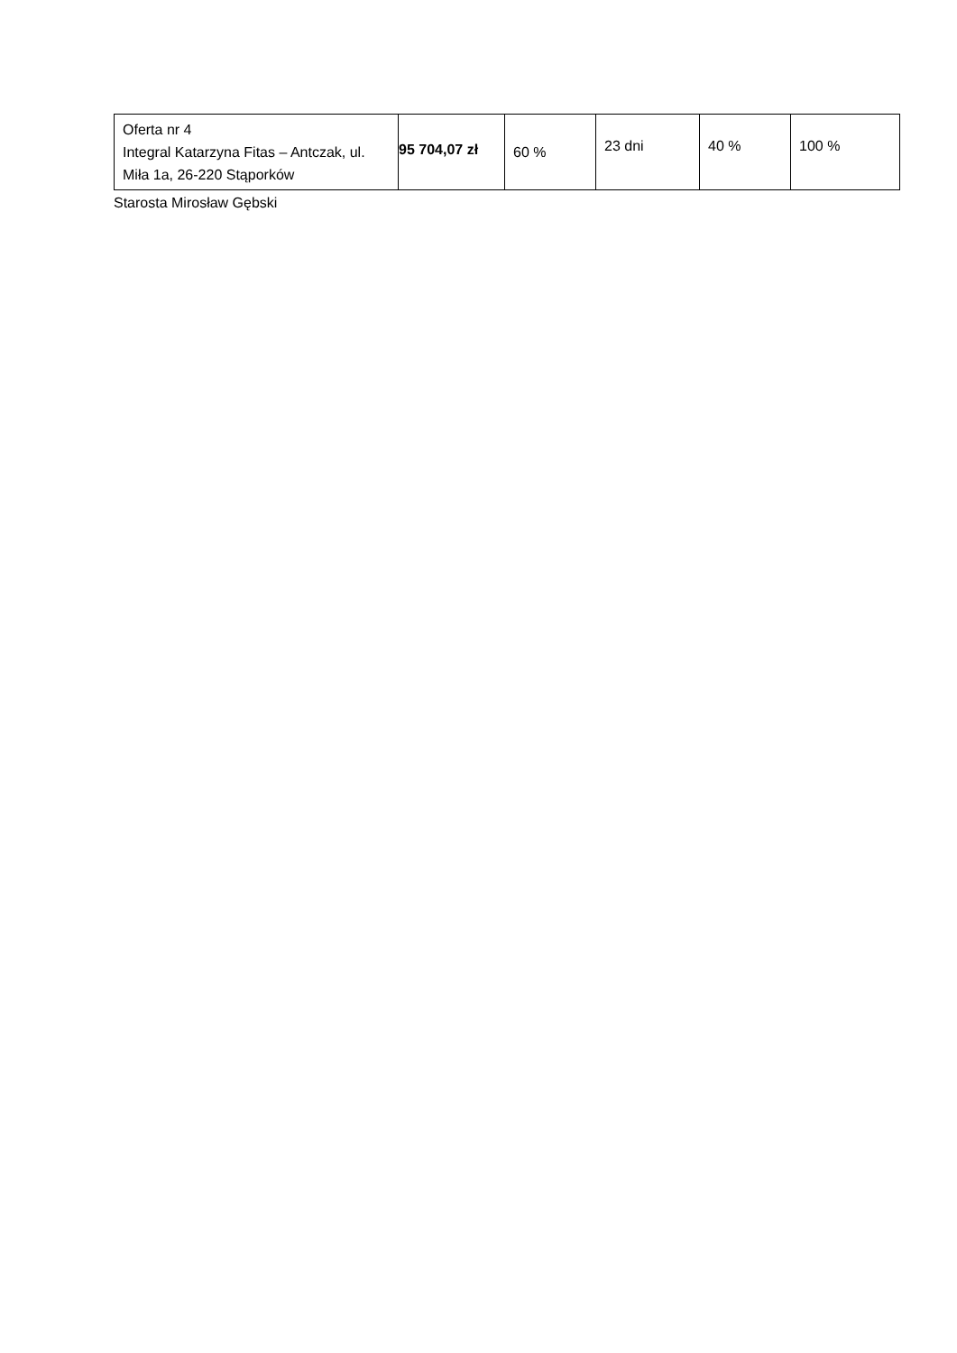| Oferta nr 4 Integral Katarzyna Fitas – Antczak, ul. Miła 1a, 26-220 Stąporków | 95 704,07 zł | 60 % | 23 dni | 40 % | 100 % |
Starosta Mirosław Gębski